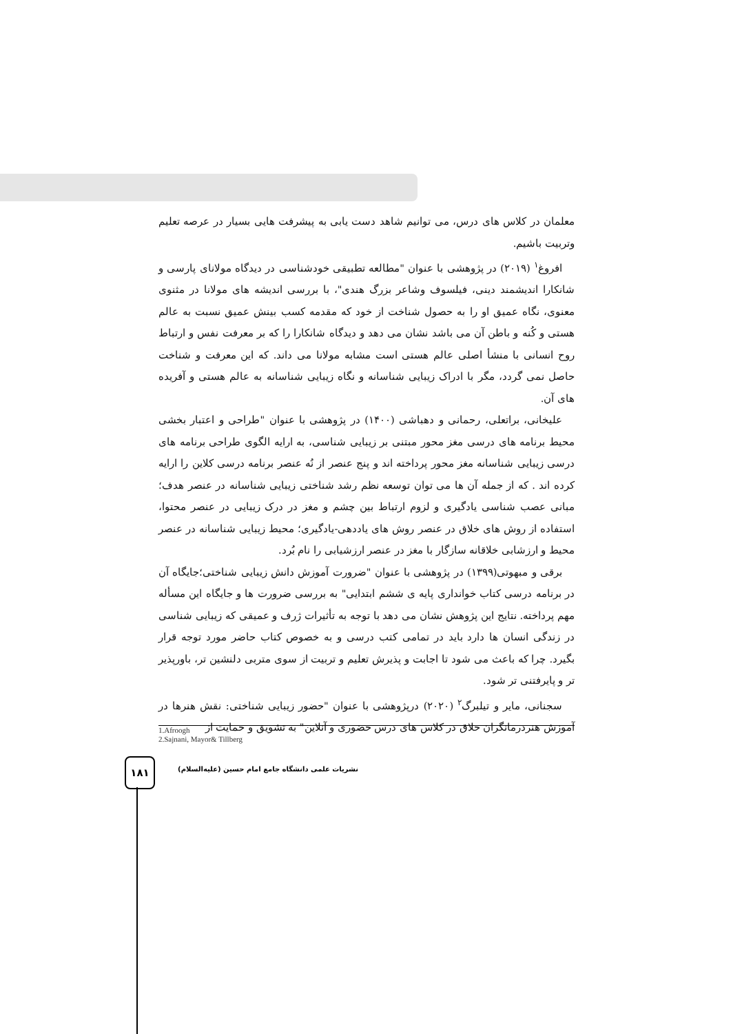معلمان در کلاس های درس، می توانیم شاهد دست یابی به پیشرفت هایی بسیار در عرصه تعلیم وتربیت باشیم.
افروغ<sup>۱</sup> (۲۰۱۹) در پژوهشی با عنوان "مطالعه تطبیقی خودشناسی در دیدگاه مولانای پارسی و شانکارا اندیشمند دینی، فیلسوف وشاعر بزرگ هندی"، با بررسی اندیشه های مولانا در مثنوی معنوی، نگاه عمیق او را به حصول شناخت از خود که مقدمه کسب بینش عمیق نسبت به عالم هستی و کُنه و باطن آن می باشد نشان می دهد و دیدگاه شانکارا را که بر معرفت نفس و ارتباط روح انسانی با منشأ اصلی عالم هستی است مشابه مولانا می داند. که این معرفت و شناخت حاصل نمی گردد، مگر با ادراک زیبایی شناسانه و نگاه زیبایی شناسانه به عالم هستی و آفریده های آن.
علیخانی، براتعلی، رحمانی و دهباشی (۱۴۰۰) در پژوهشی با عنوان "طراحی و اعتبار بخشی محیط برنامه های درسی مغز محور مبتنی بر زیبایی شناسی، به ارایه الگوی طراحی برنامه های درسی زیبایی شناسانه مغز محور پرداخته اند و پنج عنصر از نُه عنصر برنامه درسی کلاین را ارایه کرده اند . که از جمله آن ها می توان توسعه نظم رشد شناختی زیبایی شناسانه در عنصر هدف؛ مبانی عصب شناسی یادگیری و لزوم ارتباط بین چشم و مغز در درک زیبایی در عنصر محتوا، استفاده از روش های خلاق در عنصر روش های یاددهی-یادگیری؛ محیط زیبایی شناسانه در عنصر محیط و ارزشابی خلاقانه سازگار با مغز در عنصر ارزشیابی را نام بُرد.
برقی و مبهوتی(۱۳۹۹) در پژوهشی با عنوان "ضرورت آموزش دانش زیبایی شناختی؛جایگاه آن در برنامه درسی کتاب خوانداری پایه ی ششم ابتدایی" به بررسی ضرورت ها و جایگاه این مسأله مهم پرداخته. نتایج این پژوهش نشان می دهد با توجه به تأثیرات ژرف و عمیقی که زیبایی شناسی در زندگی انسان ها دارد باید در تمامی کتب درسی و به خصوص کتاب حاضر مورد توجه قرار بگیرد. چرا که باعث می شود تا اجابت و پذیرش تعلیم و تربیت از سوی متربی دلنشین تر، باورپذیر تر و پایرفتنی تر شود.
سجنانی، مایر و تیلبرگ<sup>۲</sup> (۲۰۲۰) درپژوهشی با عنوان "حضور زیبایی شناختی: نقش هنرها در آموزش هنردرمانگران خلاق در کلاس های درس حضوری و آنلاین" به تشویق و حمایت از
1.Afroogh
2.Sajnani, Mayor& Tillberg
۱۸۱
نشریات علمی دانشگاه جامع امام حسین (علیه‌السلام)